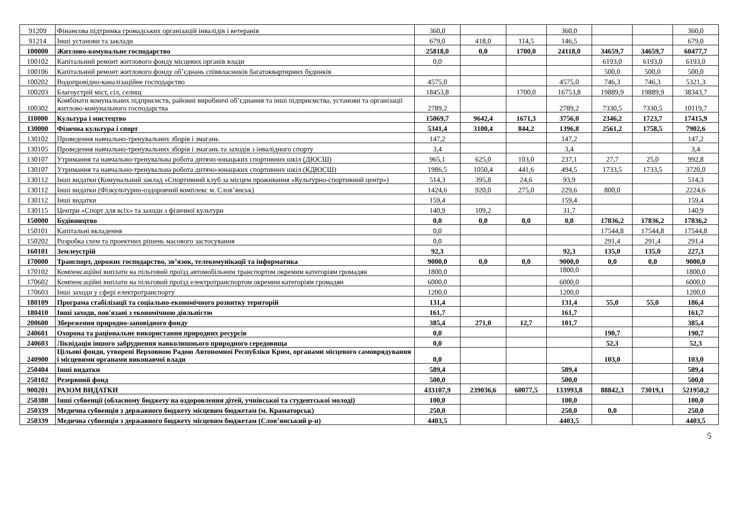| 91209 | Фінансова підтримка громадських організацій інвалідів і ветеранів | 360,0 | | | 360,0 | | | 360,0 |
| 91214 | Інші установи та заклади | 679,0 | 418,0 | 114,5 | 146,5 | | | 679,0 |
| 100000 | Житлово-комунальне господарство | 25818,0 | 0,0 | 1700,0 | 24118,0 | 34659,7 | 34659,7 | 60477,7 |
| 100102 | Капітальний ремонт житлового фонду місцевих органів влади | 0,0 | | | | 6193,0 | 6193,0 | 6193,0 |
| 100106 | Капітальний ремонт житлового фонду об’єднань співвласників багатоквартирних будинків | | | | | 500,0 | 500,0 | 500,0 |
| 100202 | Водопровідно-каналізаційне господарство | 4575,0 | | | 4575,0 | 746,3 | 746,3 | 5321,3 |
| 100203 | Благоустрій міст, сіл, селищ | 18453,8 | | 1700,0 | 16753,8 | 19889,9 | 19889,9 | 38343,7 |
| 100302 | Комбінати комунальних підприємств, районні виробничі об’єднання та інші підприємства, установи та організації житлово-комунального господарства | 2789,2 | | | 2789,2 | 7330,5 | 7330,5 | 10119,7 |
| 110000 | Культура і мистецтво | 15069,7 | 9642,4 | 1671,3 | 3756,0 | 2346,2 | 1723,7 | 17415,9 |
| 130000 | Фізична культура і спорт | 5341,4 | 3100,4 | 844,2 | 1396,8 | 2561,2 | 1758,5 | 7902,6 |
| 130102 | Проведення навчально-тренувальних зборів і змагань | 147,2 | | | 147,2 | | | 147,2 |
| 130105 | Проведення навчально-тренувальних зборів і змагань та заходів з інвалідного спорту | 3,4 | | | 3,4 | | | 3,4 |
| 130107 | Утримання та навчально-тренувальна робота дитячо-юнацьких спортивних шкіл (ДЮСШ) | 965,1 | 625,0 | 103,0 | 237,1 | 27,7 | 25,0 | 992,8 |
| 130107 | Утримання та навчально-тренувальна робота дитячо-юнацьких спортивних шкіл (КДЮСШ) | 1986,5 | 1050,4 | 441,6 | 494,5 | 1733,5 | 1733,5 | 3720,0 |
| 130112 | Інші видатки (Комунальний заклад «Спортивний клуб за місцем проживання «Культурно-спортивний центр») | 514,3 | 395,8 | 24,6 | 93,9 | | | 514,3 |
| 130112 | Інші видатки (Фізкультурно-оздоровчий комплекс м. Слов’янськ) | 1424,6 | 920,0 | 275,0 | 229,6 | 800,0 | | 2224,6 |
| 130112 | Інші видатки | 159,4 | | | 159,4 | | | 159,4 |
| 130115 | Центри «Спорт для всіх» та заходи з фізичної культури | 140,9 | 109,2 | | 31,7 | | | 140,9 |
| 150000 | Будівництво | 0,0 | 0,0 | 0,0 | 0,0 | 17836,2 | 17836,2 | 17836,2 |
| 150101 | Капітальні вкладення | 0,0 | | | | 17544,8 | 17544,8 | 17544,8 |
| 150202 | Розробка схем та проектних рішень масового застосування | 0,0 | | | | 291,4 | 291,4 | 291,4 |
| 160101 | Землеустрій | 92,3 | | | 92,3 | 135,0 | 135,0 | 227,3 |
| 170000 | Транспорт, дорожнє господарство, зв’язок, телекомунікації та інформатика | 9000,0 | 0,0 | 0,0 | 9000,0 | 0,0 | 0,0 | 9000,0 |
| 170102 | Компенсаційні виплати на пільговий проїзд автомобільним транспортом окремим категоріям громадян | 1800,0 | | | 1800,0 | | | 1800,0 |
| 170602 | Компенсаційні виплати на пільговий проїзд електротранспортом окремим категоріям громадян | 6000,0 | | | 6000,0 | | | 6000,0 |
| 170603 | Інші заходи у сфері електротранспорту | 1200,0 | | | 1200,0 | | | 1200,0 |
| 180109 | Програма стабілізації та соціально-економічного розвитку територій | 131,4 | | | 131,4 | 55,0 | 55,0 | 186,4 |
| 180410 | Інші заходи, пов'язані з економічною діяльністю | 161,7 | | | 161,7 | | | 161,7 |
| 200600 | Збереження природно-заповідного фонду | 385,4 | 271,0 | 12,7 | 101,7 | | | 385,4 |
| 240601 | Охорона та раціональне використання природних ресурсів | 0,0 | | | | 190,7 | | 190,7 |
| 240603 | Ліквідація іншого забруднення навколишнього природного середовища | 0,0 | | | | 52,3 | | 52,3 |
| 240900 | Цільові фонди, утворені Верховною Радою Автономної Республіки Крим, органами місцевого самоврядування і місцевими органами виконавчої влади | 0,0 | | | | 103,0 | | 103,0 |
| 250404 | Інші видатки | 589,4 | | | 589,4 | | | 589,4 |
| 250102 | Резервний фонд | 500,0 | | | 500,0 | | | 500,0 |
| 900201 | РАЗОМ ВИДАТКИ | 433107,9 | 239036,6 | 60077,5 | 133993,8 | 88842,3 | 73019,1 | 521950,2 |
| 250380 | Інші субвенції (обласному бюджету на оздоровлення дітей, учнівської та студентської молоді) | 100,0 | | | 100,0 | | | 100,0 |
| 250339 | Медична субвенція з державного бюджету місцевим бюджетам (м. Краматорськ) | 250,0 | | | 250,0 | 0,0 | | 250,0 |
| 250339 | Медична субвенція з державного бюджету місцевим бюджетам (Слов’янський р-н) | 4403,5 | | | 4403,5 | | | 4403,5 |
5